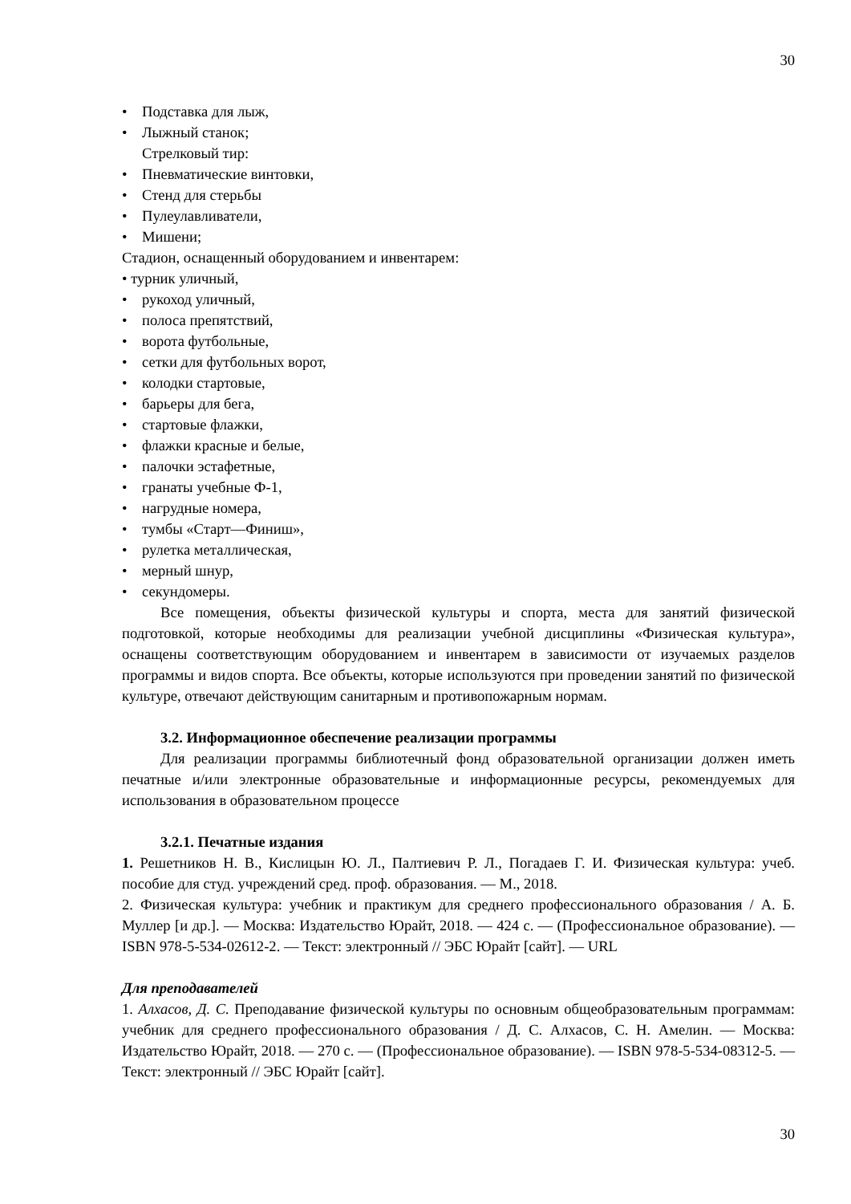30
• Подставка для лыж,
• Лыжный станок;
Стрелковый тир:
• Пневматические винтовки,
• Стенд для стерьбы
• Пулеулавливатели,
• Мишени;
Стадион, оснащенный оборудованием и инвентарем:
• турник уличный,
• рукоход уличный,
• полоса препятствий,
• ворота футбольные,
• сетки для футбольных ворот,
• колодки стартовые,
• барьеры для бега,
• стартовые флажки,
• флажки красные и белые,
• палочки эстафетные,
• гранаты учебные Ф-1,
• нагрудные номера,
• тумбы «Старт—Финиш»,
• рулетка металлическая,
• мерный шнур,
• секундомеры.
Все помещения, объекты физической культуры и спорта, места для занятий физической подготовкой, которые необходимы для реализации учебной дисциплины «Физическая культура», оснащены соответствующим оборудованием и инвентарем в зависимости от изучаемых разделов программы и видов спорта. Все объекты, которые используются при проведении занятий по физической культуре, отвечают действующим санитарным и противопожарным нормам.
3.2. Информационное обеспечение реализации программы
Для реализации программы библиотечный фонд образовательной организации должен иметь печатные и/или электронные образовательные и информационные ресурсы, рекомендуемых для использования в образовательном процессе
3.2.1. Печатные издания
1. Решетников Н. В., Кислицын Ю. Л., Палтиевич Р. Л., Погадаев Г. И. Физическая культура: учеб. пособие для студ. учреждений сред. проф. образования. — М., 2018.
2. Физическая культура: учебник и практикум для среднего профессионального образования / А. Б. Муллер [и др.]. — Москва: Издательство Юрайт, 2018. — 424 с. — (Профессиональное образование). — ISBN 978-5-534-02612-2. — Текст: электронный // ЭБС Юрайт [сайт]. — URL
Для преподавателей
1. Алхасов, Д. С. Преподавание физической культуры по основным общеобразовательным программам: учебник для среднего профессионального образования / Д. С. Алхасов, С. Н. Амелин. — Москва: Издательство Юрайт, 2018. — 270 с. — (Профессиональное образование). — ISBN 978-5-534-08312-5. — Текст: электронный // ЭБС Юрайт [сайт].
30